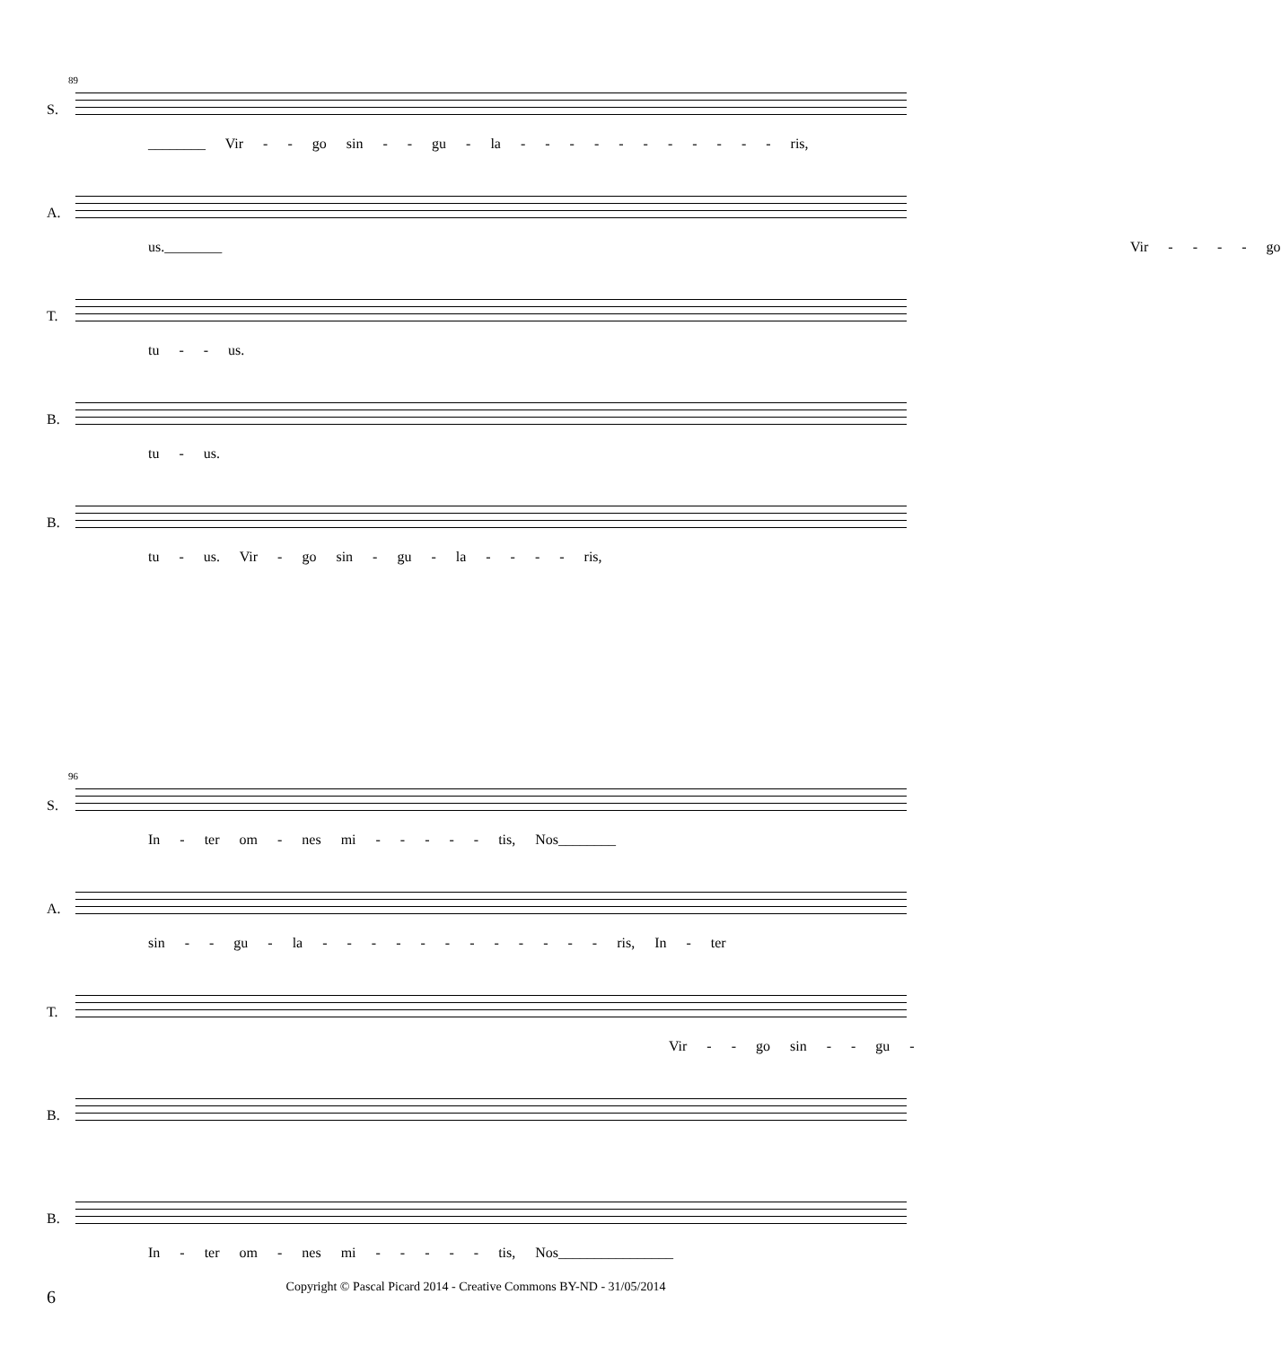89
S.
________ Vir - - go sin - - gu - la - - - - - - - - - - - ris,
A.
us.________ Vir - - - - go
T.
tu - - us.
B.
tu - us.
B.
tu - us. Vir - go sin - gu - la - - - - ris,
96
S.
In - ter om - nes mi - - - - - tis, Nos________
A.
sin - - gu - la - - - - - - - - - - - - ris, In - ter
T.
Vir - - go sin - - gu -
B.
B.
In - ter om - nes mi - - - - - tis, Nos________________
6
Copyright © Pascal Picard 2014 - Creative Commons BY-ND - 31/05/2014